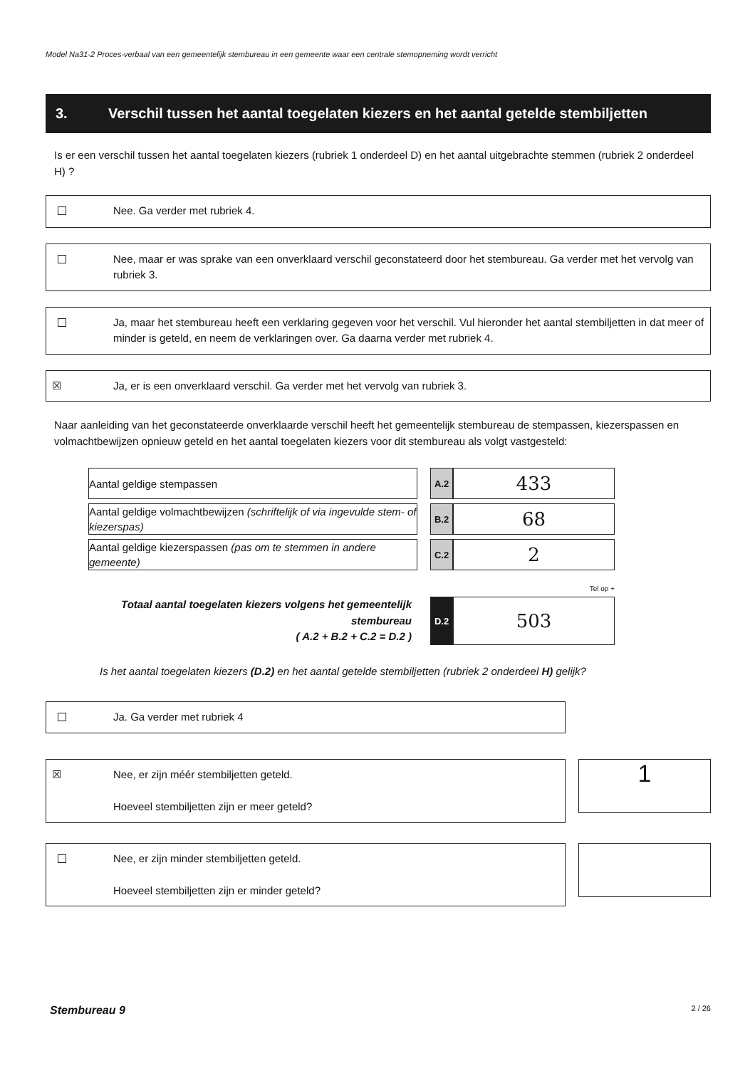Model Na31-2 Proces-verbaal van een gemeentelijk stembureau in een gemeente waar een centrale stemopneming wordt verricht
3. Verschil tussen het aantal toegelaten kiezers en het aantal getelde stembiljetten
Is er een verschil tussen het aantal toegelaten kiezers (rubriek 1 onderdeel D) en het aantal uitgebrachte stemmen (rubriek 2 onderdeel H) ?
Nee. Ga verder met rubriek 4.
Nee, maar er was sprake van een onverklaard verschil geconstateerd door het stembureau. Ga verder met het vervolg van rubriek 3.
Ja, maar het stembureau heeft een verklaring gegeven voor het verschil. Vul hieronder het aantal stembiljetten in dat meer of minder is geteld, en neem de verklaringen over. Ga daarna verder met rubriek 4.
☒ Ja, er is een onverklaard verschil. Ga verder met het vervolg van rubriek 3.
Naar aanleiding van het geconstateerde onverklaarde verschil heeft het gemeentelijk stembureau de stempassen, kiezerspassen en volmachtbewijzen opnieuw geteld en het aantal toegelaten kiezers voor dit stembureau als volgt vastgesteld:
| Aantal geldige stempassen | | A.2 | 433 |
| Aantal geldige volmachtbewijzen (schriftelijk of via ingevulde stem- of kiezerspas) | | B.2 | 68 |
| Aantal geldige kiezerspassen (pas om te stemmen in andere gemeente) | | C.2 | 2 |
| | | Tel op + | |
| Totaal aantal toegelaten kiezers volgens het gemeentelijk stembureau ( A.2 + B.2 + C.2 = D.2 ) | | D.2 | 503 |
Is het aantal toegelaten kiezers (D.2) en het aantal getelde stembiljetten (rubriek 2 onderdeel H) gelijk?
Ja. Ga verder met rubriek 4
☒ Nee, er zijn méér stembiljetten geteld.
Hoeveel stembiljetten zijn er meer geteld?
1
Nee, er zijn minder stembiljetten geteld.
Hoeveel stembiljetten zijn er minder geteld?
Stembureau 9 2 / 26